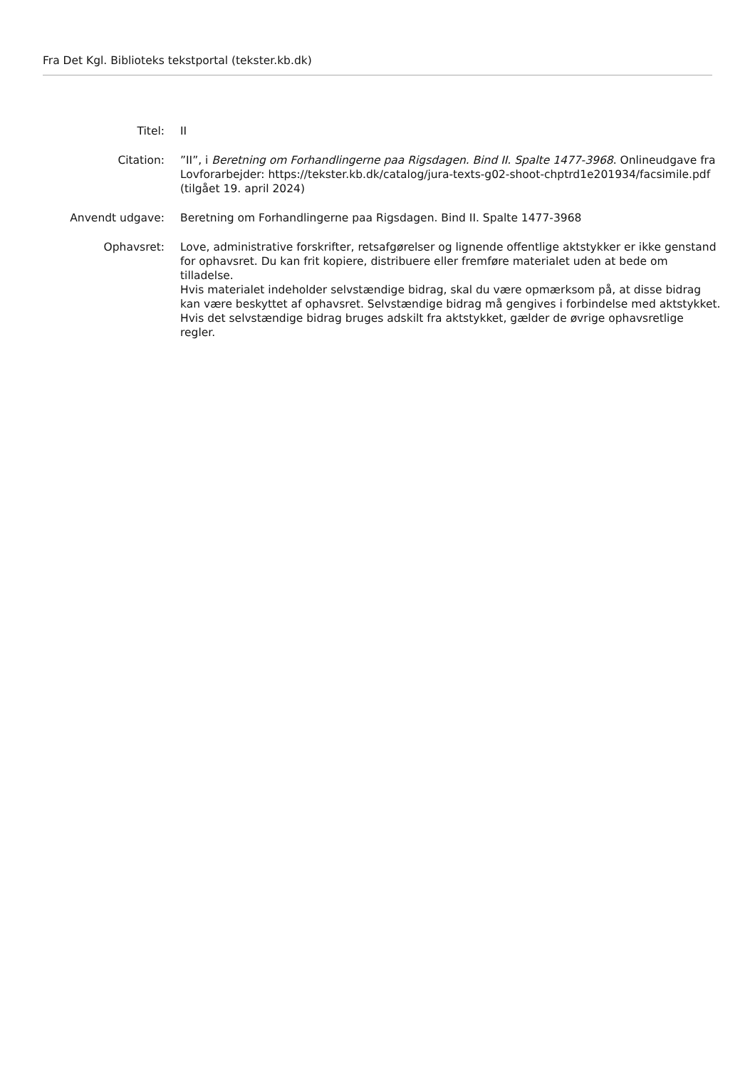Fra Det Kgl. Biblioteks tekstportal (tekster.kb.dk)
Titel: II
Citation: ”II”, i Beretning om Forhandlingerne paa Rigsdagen. Bind II. Spalte 1477-3968. Onlineudgave fra Lovforarbejder: https://tekster.kb.dk/catalog/jura-texts-g02-shoot-chptrd1e201934/facsimile.pdf (tilgået 19. april 2024)
Anvendt udgave: Beretning om Forhandlingerne paa Rigsdagen. Bind II. Spalte 1477-3968
Ophavsret: Love, administrative forskrifter, retsafgørelser og lignende offentlige aktstykker er ikke genstand for ophavsret. Du kan frit kopiere, distribuere eller fremføre materialet uden at bede om tilladelse.
Hvis materialet indeholder selvstændige bidrag, skal du være opmærksom på, at disse bidrag kan være beskyttet af ophavsret. Selvstændige bidrag må gengives i forbindelse med aktstykket. Hvis det selvstændige bidrag bruges adskilt fra aktstykket, gælder de øvrige ophavsretlige regler.